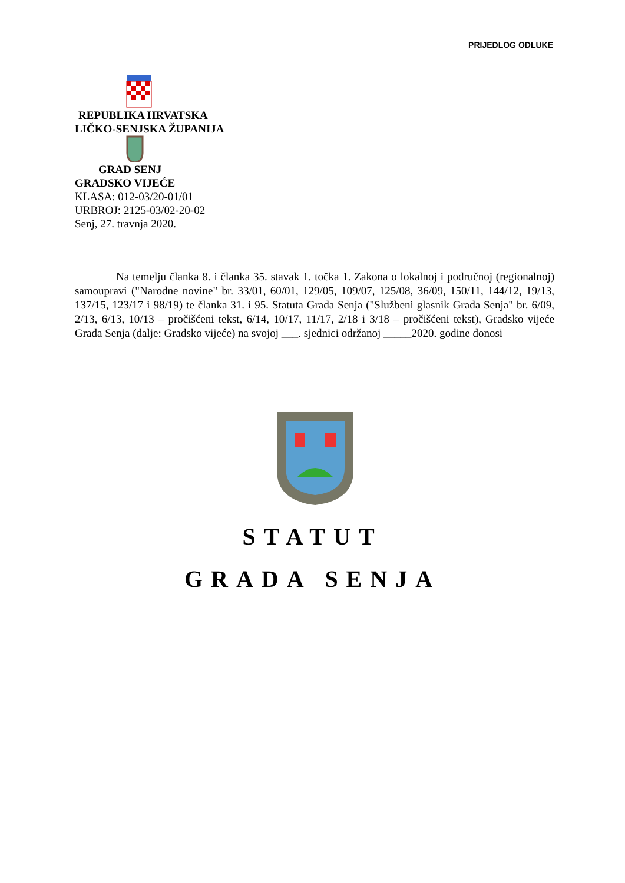PRIJEDLOG ODLUKE
REPUBLIKA HRVATSKA
LIČKO-SENJSKA ŽUPANIJA
GRAD SENJ
GRADSKO VIJEĆE
KLASA: 012-03/20-01/01
URBROJ: 2125-03/02-20-02
Senj, 27. travnja 2020.
Na temelju članka 8. i članka 35. stavak 1. točka 1. Zakona o lokalnoj i područnoj (regionalnoj) samoupravi ("Narodne novine" br. 33/01, 60/01, 129/05, 109/07, 125/08, 36/09, 150/11, 144/12, 19/13, 137/15, 123/17 i 98/19) te članka 31. i 95. Statuta Grada Senja ("Službeni glasnik Grada Senja" br. 6/09, 2/13, 6/13, 10/13 – pročišćeni tekst, 6/14, 10/17, 11/17, 2/18 i 3/18 – pročišćeni tekst), Gradsko vijeće Grada Senja (dalje: Gradsko vijeće) na svojoj ___. sjednici održanoj _____2020. godine donosi
STATUT
GRADA SENJA